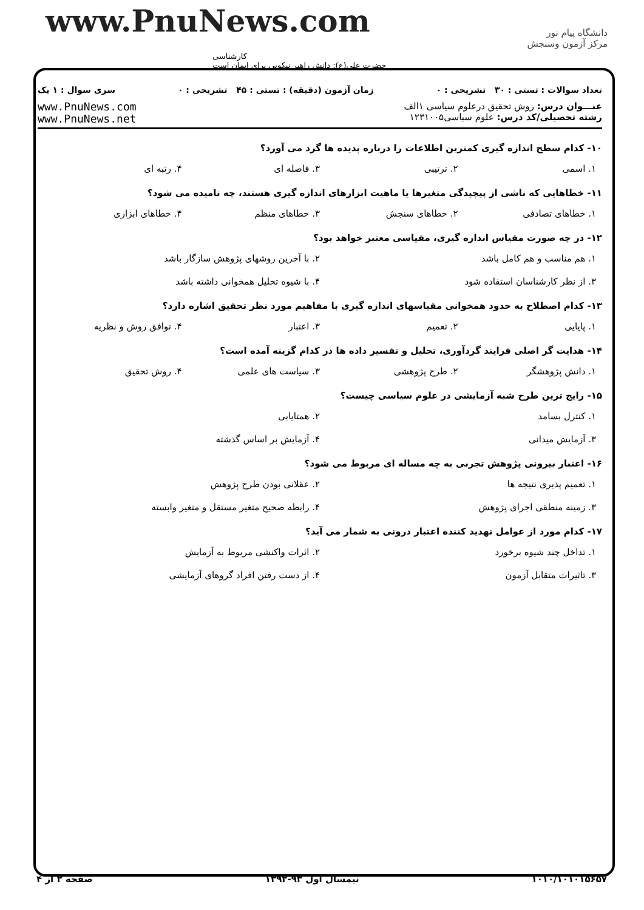www.PnuNews.com
کارشناسی
حضرت علی(ع): دانش راهبر نیکویی برای ایمان است
دانشگاه پیام نور
مرکز آزمون وسنجش
تعداد سوالات : تستی : ۳۰ تشریحی : ۰ زمان آزمون (دقیقه) : تستی : ۴۵ تشریحی : ۰ سری سوال : ۱ یک
عنـــوان درس: روش تحقیق درعلوم سیاسی ۱الف
رشته تحصیلی/کد درس: علوم سیاسی۱۲۳۱۰۰۵
www.PnuNews.com
www.PnuNews.net
۱۰- کدام سطح اندازه گیری کمترین اطلاعات را درباره پدیده ها گرد می آورد؟
۱. اسمی ۲. ترتیبی ۳. فاصله ای ۴. رتبه ای
۱۱- خطاهایی که ناشی از پیچیدگی متغیرها یا ماهیت ابزارهای اندازه گیری هستند، چه نامیده می شود؟
۱. خطاهای تصادفی ۲. خطاهای سنجش ۳. خطاهای منظم ۴. خطاهای ابزاری
۱۲- در چه صورت مقیاس اندازه گیری، مقیاسی معتبر خواهد بود؟
۱. هم مناسب و هم کامل باشد ۲. با آخرین روشهای پژوهش سازگار باشد ۳. از نظر کارشناسان استفاده شود ۴. با شیوه تحلیل همخوانی داشته باشد
۱۳- کدام اصطلاح به حدود همخوانی مقیاسهای اندازه گیری با مفاهیم مورد نظر تحقیق اشاره دارد؟
۱. پایایی ۲. تعمیم ۳. اعتبار ۴. توافق روش و نظریه
۱۴- هدایت گر اصلی فرایند گردآوری، تحلیل و تفسیر داده ها در کدام گزینه آمده است؟
۱. دانش پژوهشگر ۲. طرح پژوهشی ۳. سیاست های علمی ۴. روش تحقیق
۱۵- رایج ترین طرح شبه آزمایشی در علوم سیاسی چیست؟
۱. کنترل بسامد ۲. همتایابی ۳. آزمایش میدانی ۴. آزمایش بر اساس گذشته
۱۶- اعتبار بیرونی پژوهش تجربی به چه مساله ای مربوط می شود؟
۱. تعمیم پذیری نتیجه ها ۲. عقلانی بودن طرح پژوهش ۳. زمینه منطقی اجرای پژوهش ۴. رابطه صحیح متغیر مستقل و متغیر وابسته
۱۷- کدام مورد از عوامل تهدید کننده اعتبار درونی به شمار می آید؟
۱. تداخل چند شیوه برخورد ۲. اثرات واکنشی مربوط به آزمایش ۳. تاثیرات متقابل آزمون ۴. از دست رفتن افراد گروهای آزمایشی
۱۰۱۰/۱۰۱۰۱۵۶۵۷ نیمسال اول ۹۳-۱۳۹۲ صفحه ۲ از ۴